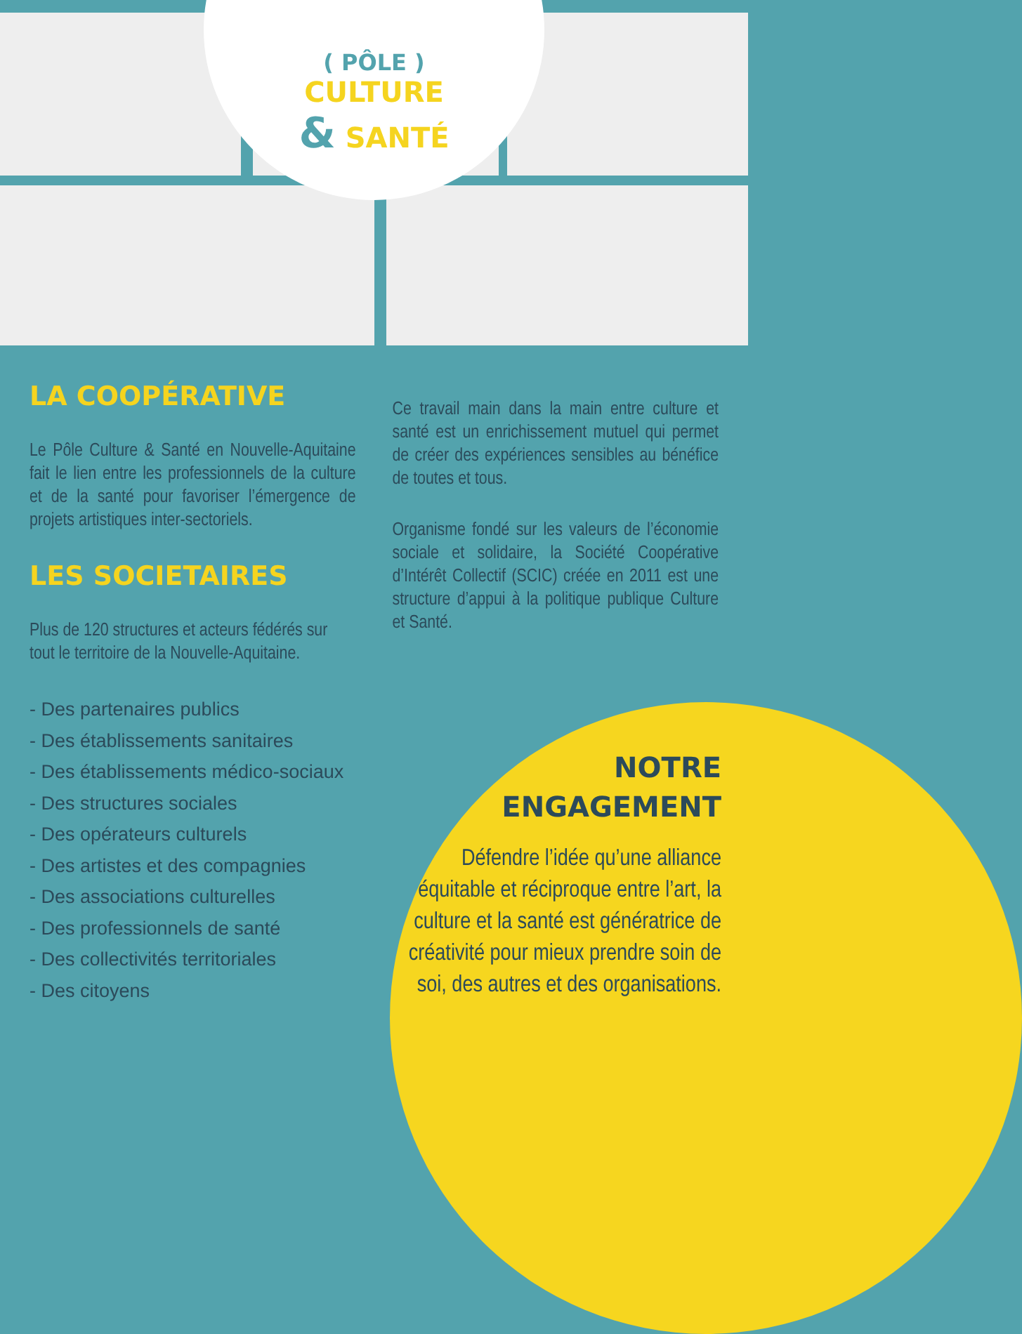( PÔLE )
CULTURE
& SANTÉ
LA COOPÉRATIVE
Le Pôle Culture & Santé en Nouvelle-Aquitaine fait le lien entre les professionnels de la culture et de la santé pour favoriser l’émergence de projets artistiques inter-sectoriels.
LES SOCIETAIRES
Plus de 120 structures et acteurs fédérés sur tout le territoire de la Nouvelle-Aquitaine.
- Des partenaires publics
- Des établissements sanitaires
- Des établissements médico-sociaux
- Des structures sociales
- Des opérateurs culturels
- Des artistes et des compagnies
- Des associations culturelles
- Des professionnels de santé
- Des collectivités territoriales
- Des citoyens
Ce travail main dans la main entre culture et santé est un enrichissement mutuel qui permet de créer des expériences sensibles au bénéfice de toutes et tous.
Organisme fondé sur les valeurs de l’économie sociale et solidaire, la Société Coopérative d’Intérêt Collectif (SCIC) créée en 2011 est une structure d’appui à la politique publique Culture et Santé.
NOTRE
ENGAGEMENT
Défendre l’idée qu’une alliance équitable et réciproque entre l’art, la culture et la santé est génératrice de créativité pour mieux prendre soin de soi, des autres et des organisations.